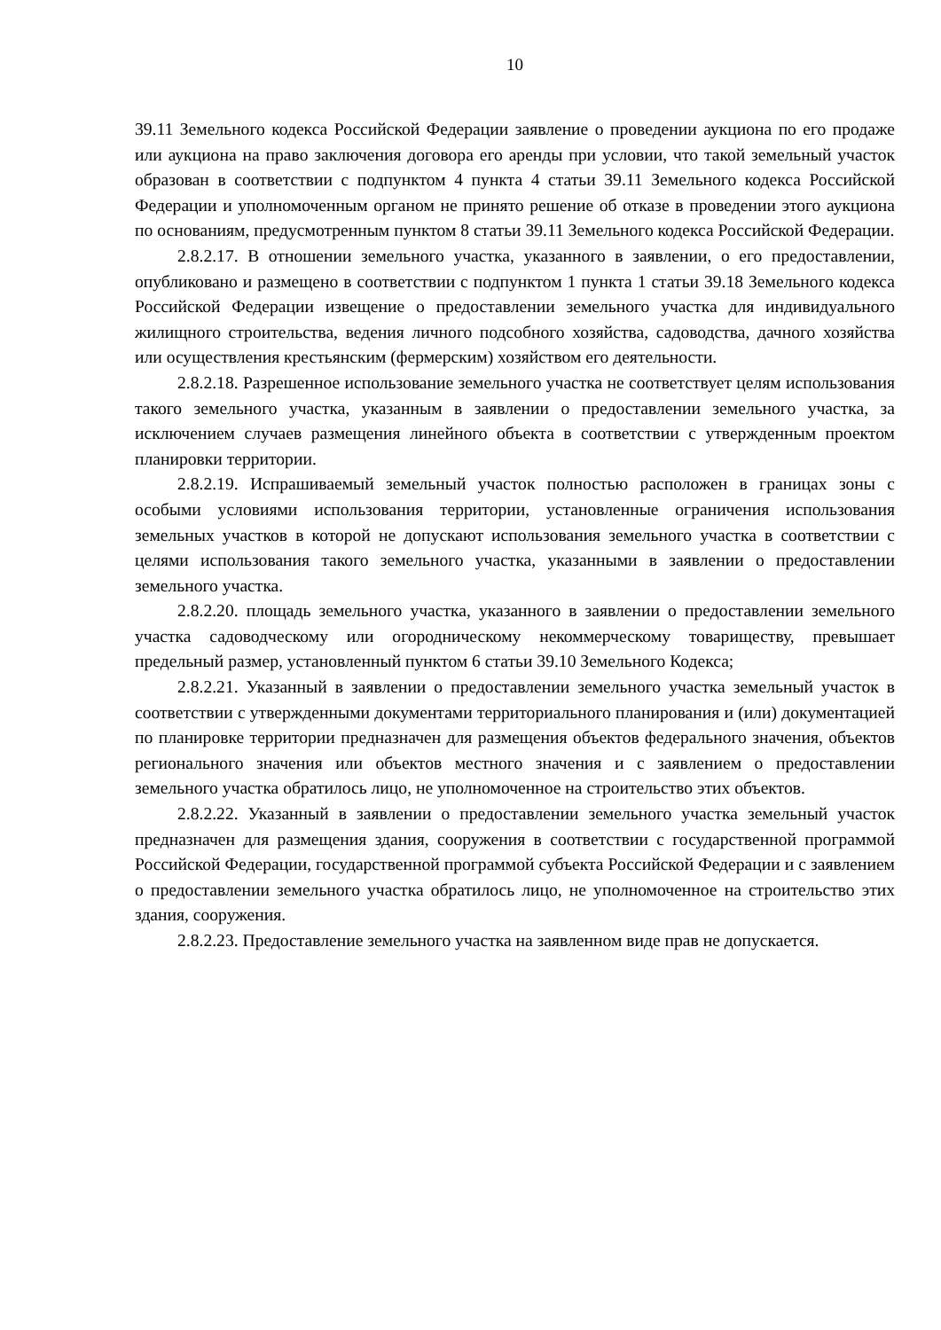10
39.11 Земельного кодекса Российской Федерации заявление о проведении аукциона по его продаже или аукциона на право заключения договора его аренды при условии, что такой земельный участок образован в соответствии с подпунктом 4 пункта 4 статьи 39.11 Земельного кодекса Российской Федерации и уполномоченным органом не принято решение об отказе в проведении этого аукциона по основаниям, предусмотренным пунктом 8 статьи 39.11 Земельного кодекса Российской Федерации.
2.8.2.17. В отношении земельного участка, указанного в заявлении, о его предоставлении, опубликовано и размещено в соответствии с подпунктом 1 пункта 1 статьи 39.18 Земельного кодекса Российской Федерации извещение о предоставлении земельного участка для индивидуального жилищного строительства, ведения личного подсобного хозяйства, садоводства, дачного хозяйства или осуществления крестьянским (фермерским) хозяйством его деятельности.
2.8.2.18. Разрешенное использование земельного участка не соответствует целям использования такого земельного участка, указанным в заявлении о предоставлении земельного участка, за исключением случаев размещения линейного объекта в соответствии с утвержденным проектом планировки территории.
2.8.2.19. Испрашиваемый земельный участок полностью расположен в границах зоны с особыми условиями использования территории, установленные ограничения использования земельных участков в которой не допускают использования земельного участка в соответствии с целями использования такого земельного участка, указанными в заявлении о предоставлении земельного участка.
2.8.2.20. площадь земельного участка, указанного в заявлении о предоставлении земельного участка садоводческому или огородническому некоммерческому товариществу, превышает предельный размер, установленный пунктом 6 статьи 39.10 Земельного Кодекса;
2.8.2.21. Указанный в заявлении о предоставлении земельного участка земельный участок в соответствии с утвержденными документами территориального планирования и (или) документацией по планировке территории предназначен для размещения объектов федерального значения, объектов регионального значения или объектов местного значения и с заявлением о предоставлении земельного участка обратилось лицо, не уполномоченное на строительство этих объектов.
2.8.2.22. Указанный в заявлении о предоставлении земельного участка земельный участок предназначен для размещения здания, сооружения в соответствии с государственной программой Российской Федерации, государственной программой субъекта Российской Федерации и с заявлением о предоставлении земельного участка обратилось лицо, не уполномоченное на строительство этих здания, сооружения.
2.8.2.23. Предоставление земельного участка на заявленном виде прав не допускается.